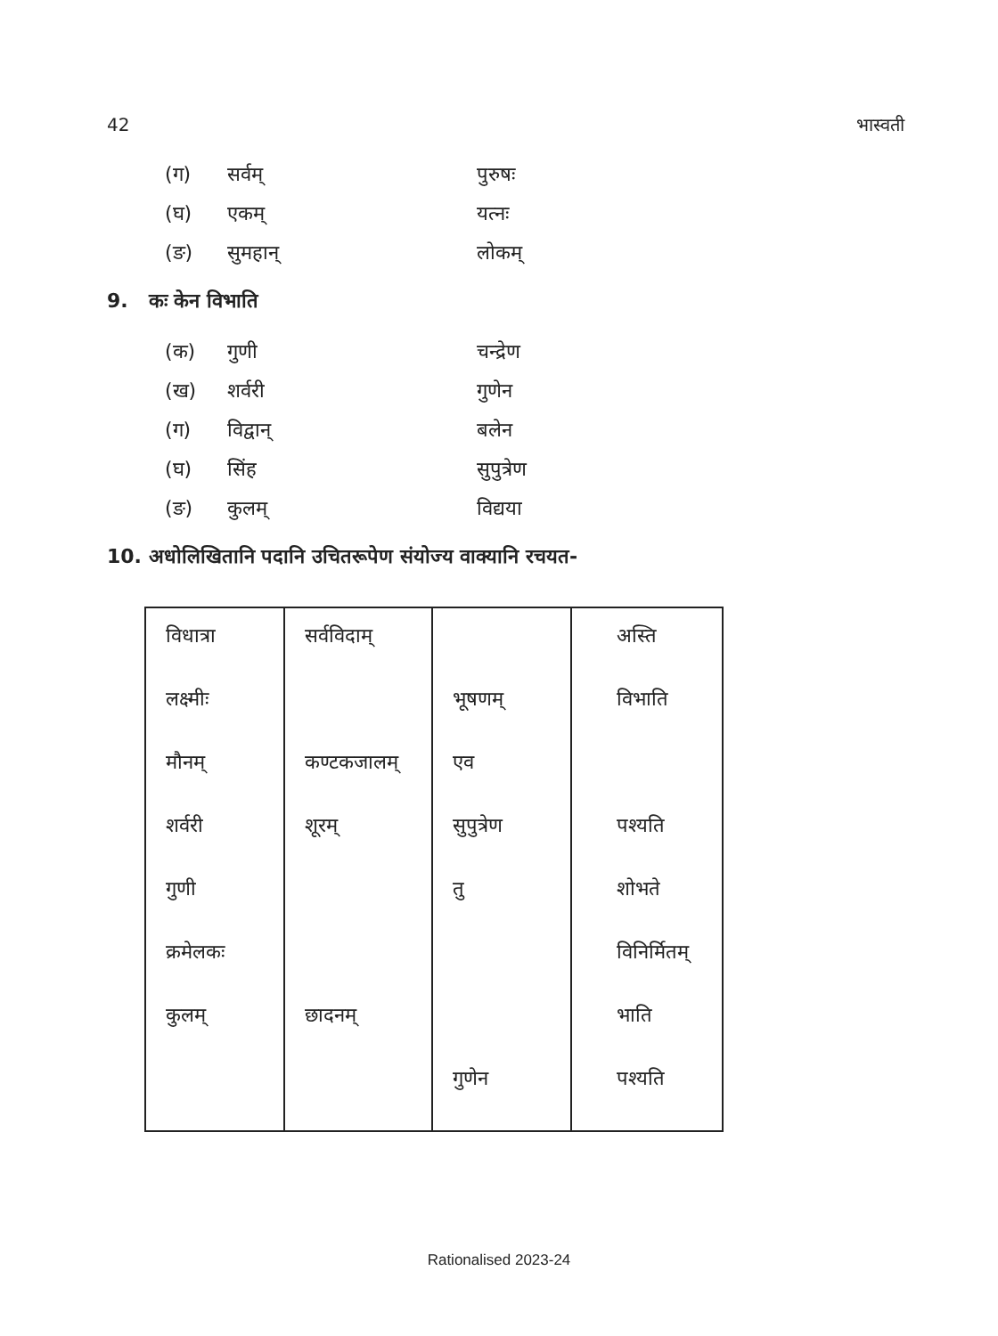42 भास्वती
(ग) सर्वम् पुरुषः
(घ) एकम् यत्नः
(ङ) सुमहान् लोकम्
9. कः केन विभाति
(क) गुणी चन्द्रेण
(ख) शर्वरी गुणेन
(ग) विद्वान् बलेन
(घ) सिंह सुपुत्रेण
(ङ) कुलम् विद्यया
10. अधोलिखितानि पदानि उचितरूपेण संयोज्य वाक्यानि रचयत-
| विधात्रा | सर्वविदाम् | | अस्ति |
| लक्ष्मीः | | भूषणम् | विभाति |
| मौनम् | कण्टकजालम् | एव | |
| शर्वरी | शूरम् | सुपुत्रेण | पश्यति |
| गुणी | | तु | शोभते |
| क्रमेलकः | | | विनिर्मितम् |
| कुलम् | छादनम् | | भाति |
| | | गुणेन | पश्यति |
Rationalised 2023-24